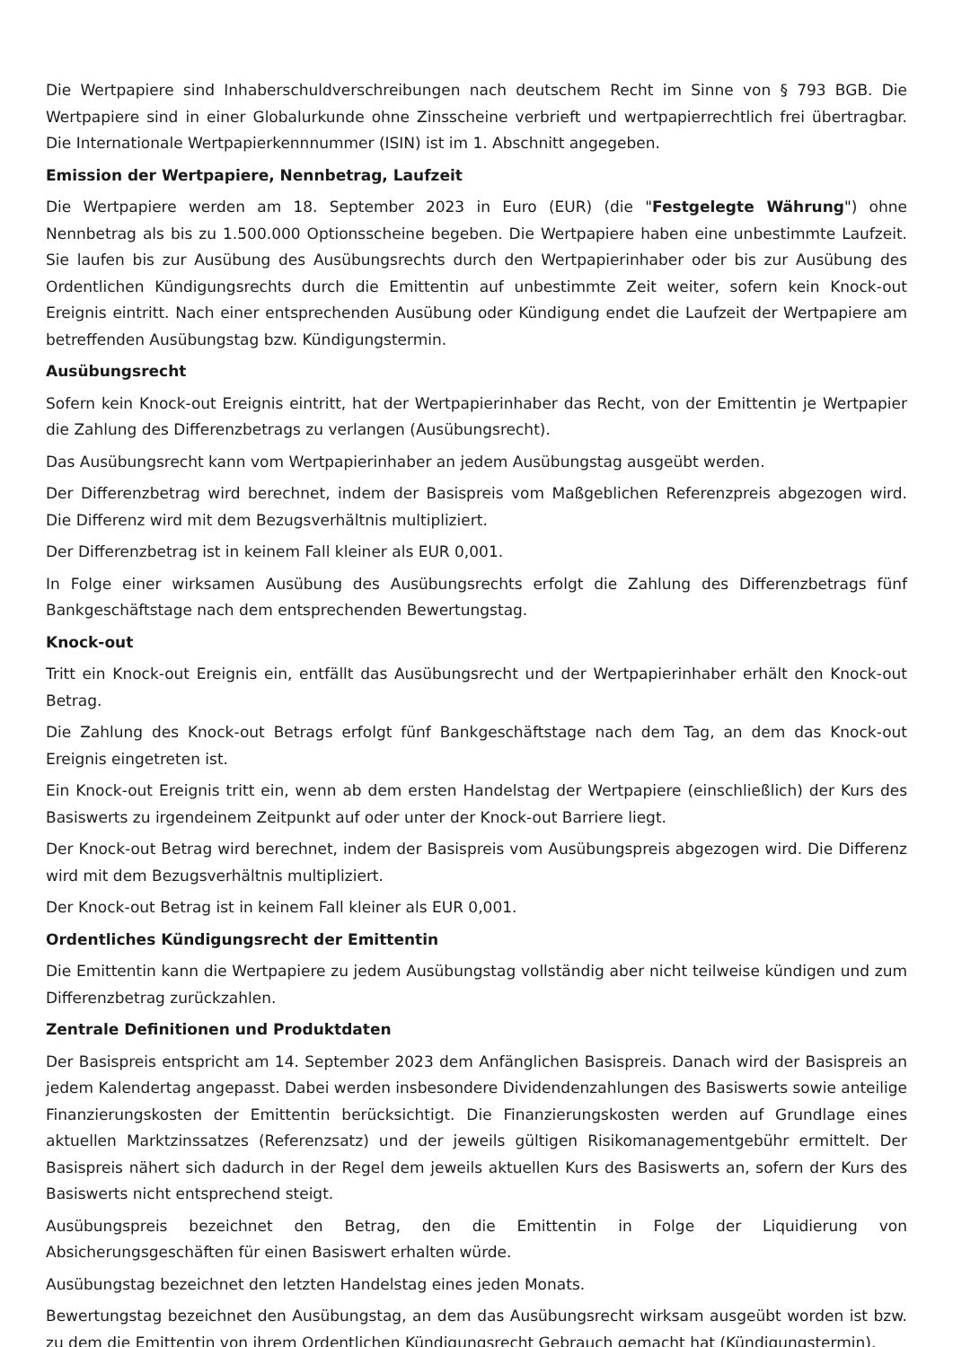Die Wertpapiere sind Inhaberschuldverschreibungen nach deutschem Recht im Sinne von § 793 BGB. Die Wertpapiere sind in einer Globalurkunde ohne Zinsscheine verbrieft und wertpapierrechtlich frei übertragbar. Die Internationale Wertpapierkennnummer (ISIN) ist im 1. Abschnitt angegeben.
Emission der Wertpapiere, Nennbetrag, Laufzeit
Die Wertpapiere werden am 18. September 2023 in Euro (EUR) (die "Festgelegte Währung") ohne Nennbetrag als bis zu 1.500.000 Optionsscheine begeben. Die Wertpapiere haben eine unbestimmte Laufzeit. Sie laufen bis zur Ausübung des Ausübungsrechts durch den Wertpapierinhaber oder bis zur Ausübung des Ordentlichen Kündigungsrechts durch die Emittentin auf unbestimmte Zeit weiter, sofern kein Knock-out Ereignis eintritt. Nach einer entsprechenden Ausübung oder Kündigung endet die Laufzeit der Wertpapiere am betreffenden Ausübungstag bzw. Kündigungstermin.
Ausübungsrecht
Sofern kein Knock-out Ereignis eintritt, hat der Wertpapierinhaber das Recht, von der Emittentin je Wertpapier die Zahlung des Differenzbetrags zu verlangen (Ausübungsrecht).
Das Ausübungsrecht kann vom Wertpapierinhaber an jedem Ausübungstag ausgeübt werden.
Der Differenzbetrag wird berechnet, indem der Basispreis vom Maßgeblichen Referenzpreis abgezogen wird. Die Differenz wird mit dem Bezugsverhältnis multipliziert.
Der Differenzbetrag ist in keinem Fall kleiner als EUR 0,001.
In Folge einer wirksamen Ausübung des Ausübungsrechts erfolgt die Zahlung des Differenzbetrags fünf Bankgeschäftstage nach dem entsprechenden Bewertungstag.
Knock-out
Tritt ein Knock-out Ereignis ein, entfällt das Ausübungsrecht und der Wertpapierinhaber erhält den Knock-out Betrag.
Die Zahlung des Knock-out Betrags erfolgt fünf Bankgeschäftstage nach dem Tag, an dem das Knock-out Ereignis eingetreten ist.
Ein Knock-out Ereignis tritt ein, wenn ab dem ersten Handelstag der Wertpapiere (einschließlich) der Kurs des Basiswerts zu irgendeinem Zeitpunkt auf oder unter der Knock-out Barriere liegt.
Der Knock-out Betrag wird berechnet, indem der Basispreis vom Ausübungspreis abgezogen wird. Die Differenz wird mit dem Bezugsverhältnis multipliziert.
Der Knock-out Betrag ist in keinem Fall kleiner als EUR 0,001.
Ordentliches Kündigungsrecht der Emittentin
Die Emittentin kann die Wertpapiere zu jedem Ausübungstag vollständig aber nicht teilweise kündigen und zum Differenzbetrag zurückzahlen.
Zentrale Definitionen und Produktdaten
Der Basispreis entspricht am 14. September 2023 dem Anfänglichen Basispreis. Danach wird der Basispreis an jedem Kalendertag angepasst. Dabei werden insbesondere Dividendenzahlungen des Basiswerts sowie anteilige Finanzierungskosten der Emittentin berücksichtigt. Die Finanzierungskosten werden auf Grundlage eines aktuellen Marktzinssatzes (Referenzsatz) und der jeweils gültigen Risikomanagementgebühr ermittelt. Der Basispreis nähert sich dadurch in der Regel dem jeweils aktuellen Kurs des Basiswerts an, sofern der Kurs des Basiswerts nicht entsprechend steigt.
Ausübungspreis bezeichnet den Betrag, den die Emittentin in Folge der Liquidierung von Absicherungsgeschäften für einen Basiswert erhalten würde.
Ausübungstag bezeichnet den letzten Handelstag eines jeden Monats.
Bewertungstag bezeichnet den Ausübungstag, an dem das Ausübungsrecht wirksam ausgeübt worden ist bzw. zu dem die Emittentin von ihrem Ordentlichen Kündigungsrecht Gebrauch gemacht hat (Kündigungstermin).